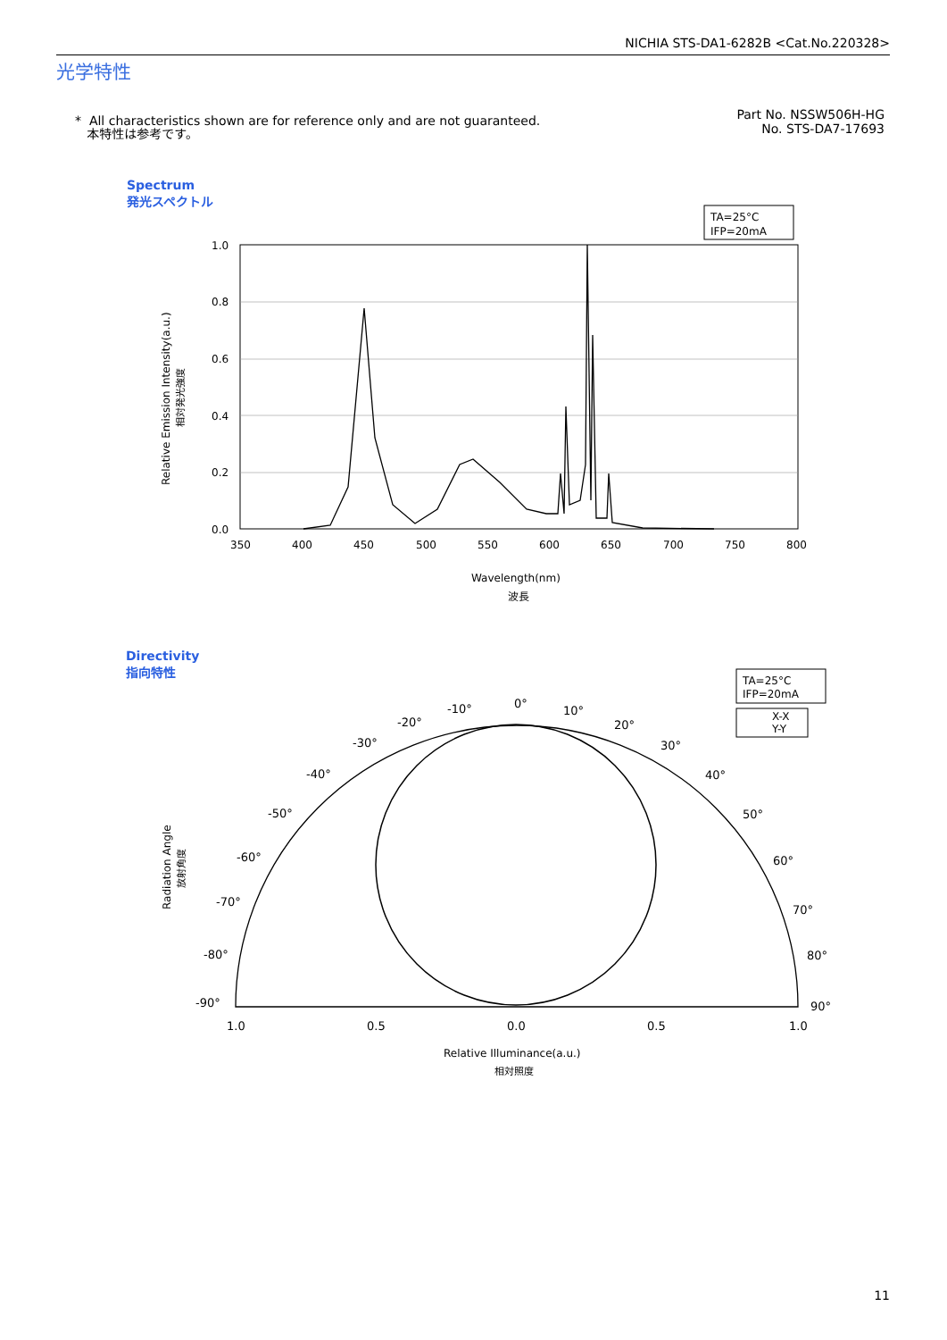NICHIA STS-DA1-6282B <Cat.No.220328>
光学特性
* All characteristics shown are for reference only and are not guaranteed.
本特性は参考です。
Part No. NSSW506H-HG
No. STS-DA7-17693
Spectrum
発光スペクトル
Directivity
指向特性
TA=25°C
IFP=20mA
1.0
0.8
0.6
0.4
0.2
0.0
350
400
450
500
550
600
650
700
750
800
Wavelength(nm)
波長
Relative Emission Intensity(a.u.)
相対発光強度
TA=25°C
IFP=20mA
X-X
Y-Y
0°
-10°
10°
-20°
20°
-30°
30°
-40°
40°
-50°
50°
-60°
60°
-70°
70°
-80°
80°
-90°
90°
1.0
0.5
0.0
0.5
1.0
Relative Illuminance(a.u.)
相対照度
Radiation Angle
放射角度
11